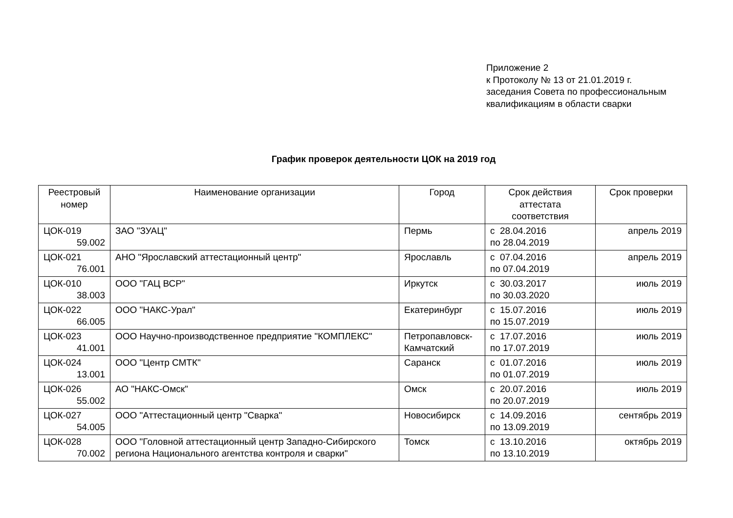Приложение 2
к Протоколу № 13 от 21.01.2019 г.
заседания Совета по профессиональным
квалификациям в области сварки
График проверок деятельности ЦОК на 2019 год
| Реестровый номер | Наименование организации | Город | Срок действия аттестата соответствия | Срок проверки |
| --- | --- | --- | --- | --- |
| ЦОК-019 59.002 | ЗАО "ЗУАЦ" | Пермь | с 28.04.2016 по 28.04.2019 | апрель 2019 |
| ЦОК-021 76.001 | АНО "Ярославский аттестационный центр" | Ярославль | с 07.04.2016 по 07.04.2019 | апрель 2019 |
| ЦОК-010 38.003 | ООО "ГАЦ ВСР" | Иркутск | с 30.03.2017 по 30.03.2020 | июль 2019 |
| ЦОК-022 66.005 | ООО "НАКС-Урал" | Екатеринбург | с 15.07.2016 по 15.07.2019 | июль 2019 |
| ЦОК-023 41.001 | ООО Научно-производственное предприятие "КОМПЛЕКС" | Петропавловск-Камчатский | с 17.07.2016 по 17.07.2019 | июль 2019 |
| ЦОК-024 13.001 | ООО "Центр СМТК" | Саранск | с 01.07.2016 по 01.07.2019 | июль 2019 |
| ЦОК-026 55.002 | АО "НАКС-Омск" | Омск | с 20.07.2016 по 20.07.2019 | июль 2019 |
| ЦОК-027 54.005 | ООО "Аттестационный центр "Сварка" | Новосибирск | с 14.09.2016 по 13.09.2019 | сентябрь 2019 |
| ЦОК-028 70.002 | ООО "Головной аттестационный центр Западно-Сибирского региона Национального агентства контроля и сварки" | Томск | с 13.10.2016 по 13.10.2019 | октябрь 2019 |